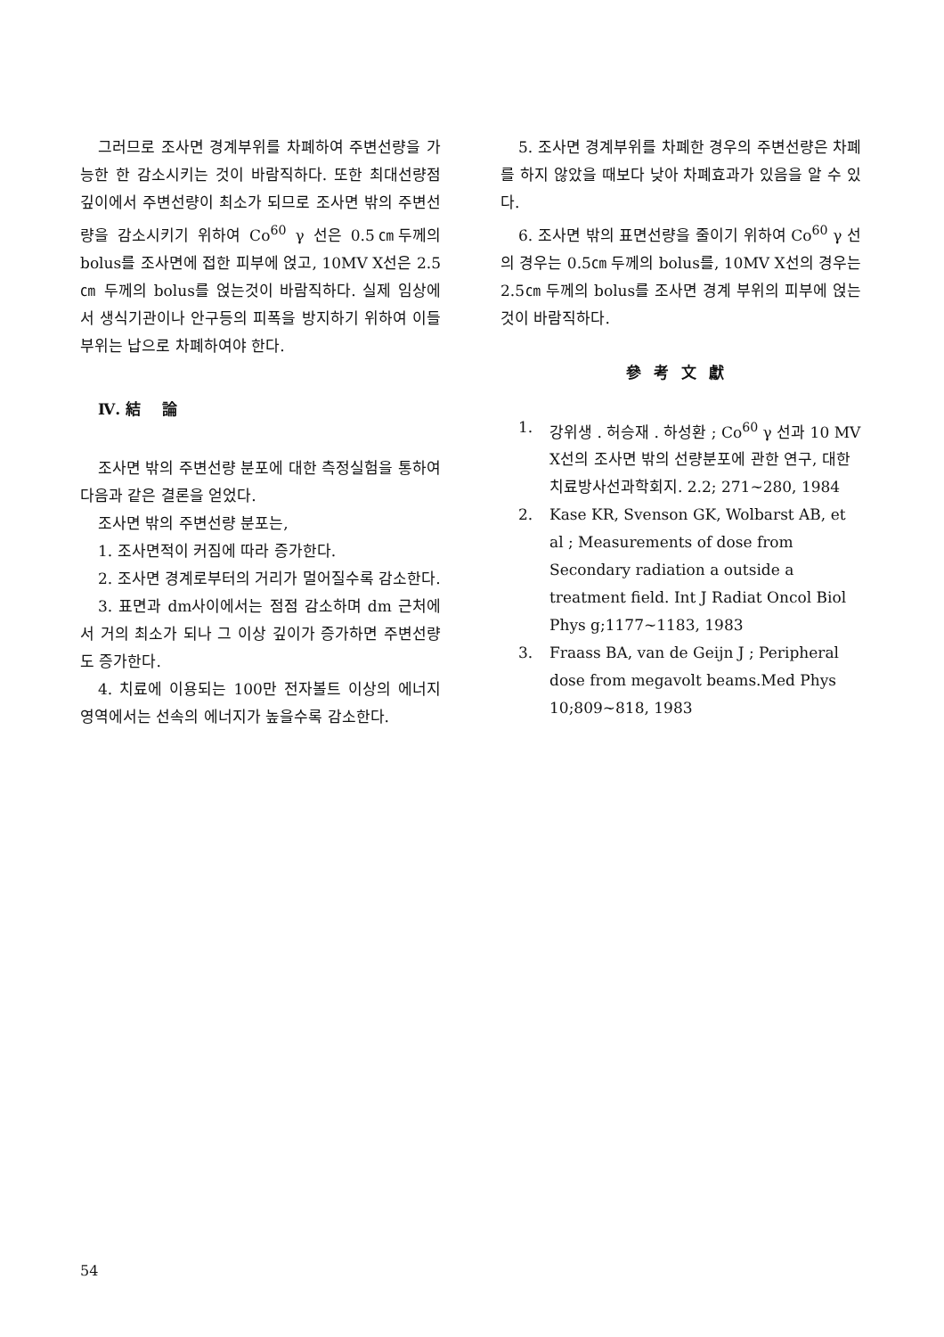그러므로 조사면 경계부위를 차폐하여 주변선량을 가능한 한 감소시키는 것이 바람직하다. 또한 최대선량점 깊이에서 주변선량이 최소가 되므로 조사면 밖의 주변선량을 감소시키기 위하여 Co<sup>60</sup> γ 선은 0.5㎝두께의 bolus를 조사면에 접한 피부에 얹고, 10MV X선은 2.5㎝ 두께의 bolus를 얹는것이 바람직하다. 실제 임상에서 생식기관이나 안구등의 피폭을 방지하기 위하여 이들 부위는 납으로 차폐하여야 한다.
Ⅳ. 結 論
조사면 밖의 주변선량 분포에 대한 측정실험을 통하여 다음과 같은 결론을 얻었다.
조사면 밖의 주변선량 분포는,
1. 조사면적이 커짐에 따라 증가한다.
2. 조사면 경계로부터의 거리가 멀어질수록 감소한다.
3. 표면과 dm사이에서는 점점 감소하며 dm 근처에서 거의 최소가 되나 그 이상 깊이가 증가하면 주변선량도 증가한다.
4. 치료에 이용되는 100만 전자볼트 이상의 에너지 영역에서는 선속의 에너지가 높을수록 감소한다.
5. 조사면 경계부위를 차폐한 경우의 주변선량은 차폐를 하지 않았을 때보다 낮아 차폐효과가 있음을 알 수 있다.
6. 조사면 밖의 표면선량을 줄이기 위하여 Co<sup>60</sup> γ 선의 경우는 0.5㎝ 두께의 bolus를, 10MV X선의 경우는 2.5㎝ 두께의 bolus를 조사면 경계 부위의 피부에 얹는 것이 바람직하다.
參考文獻
1. 강위생 . 허승재 . 하성환 ; Co<sup>60</sup> γ 선과 10 MV X선의 조사면 밖의 선량분포에 관한 연구, 대한치료방사선과학회지. 2.2; 271~280, 1984
2. Kase KR, Svenson GK, Wolbarst AB, et al ; Measurements of dose from Secondary radiation a outside a treatment field. Int J Radiat Oncol Biol Phys g;1177~1183, 1983
3. Fraass BA, van de Geijn J ; Peripheral dose from megavolt beams.Med Phys 10;809~818, 1983
54